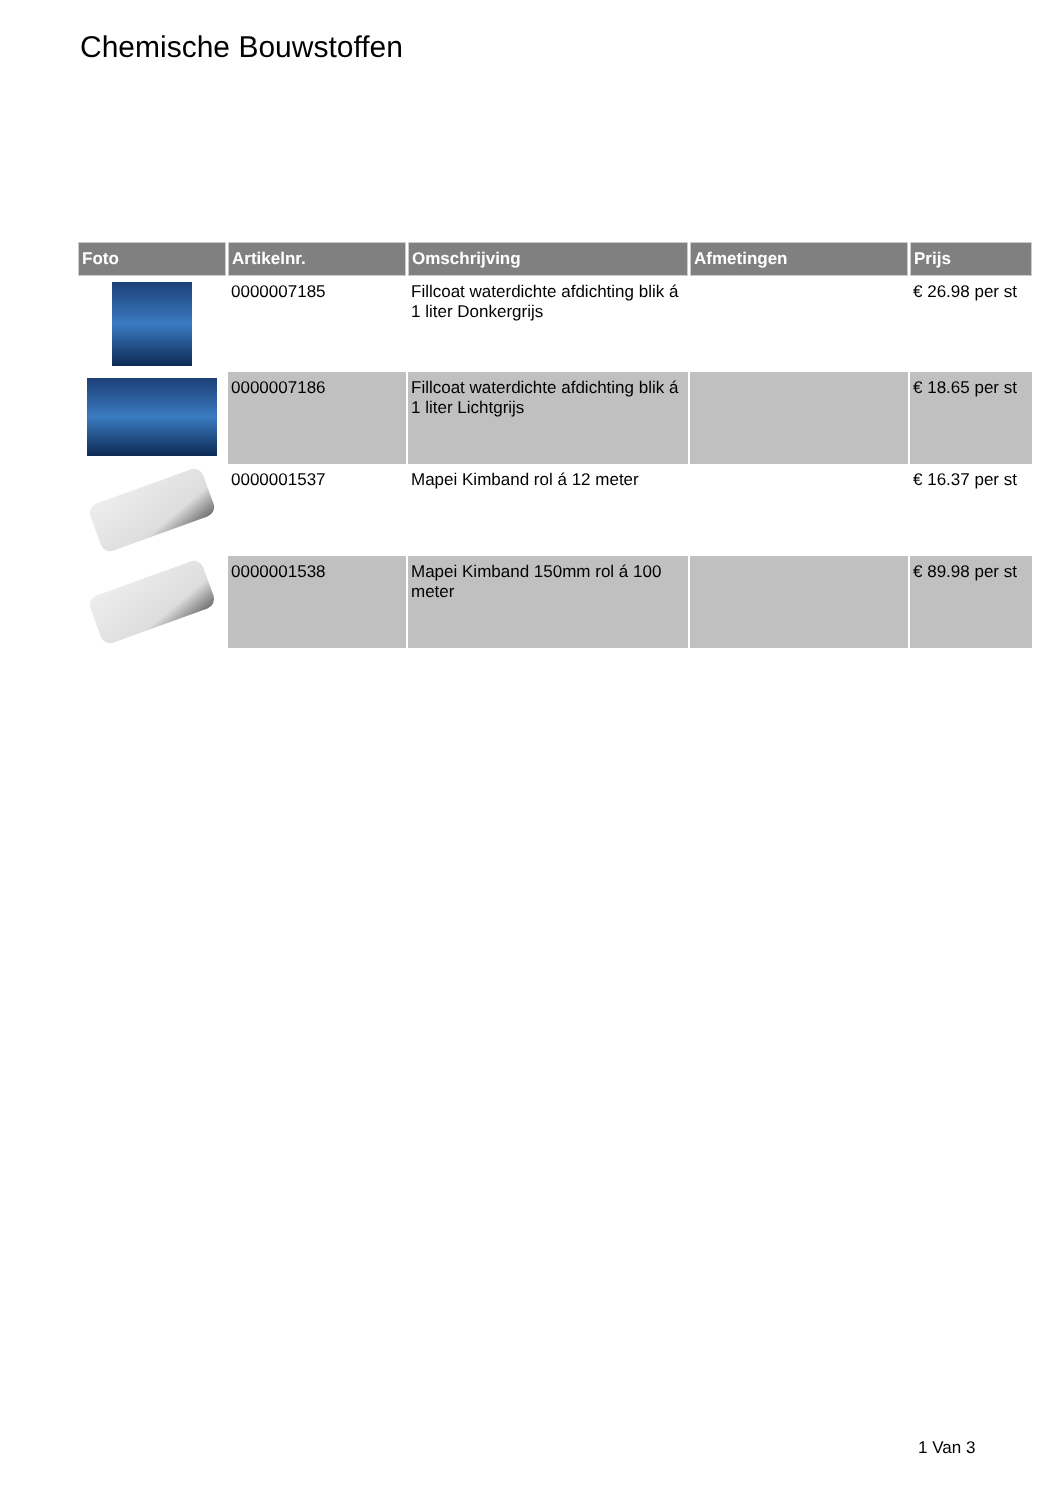Chemische Bouwstoffen
| Foto | Artikelnr. | Omschrijving | Afmetingen | Prijs |
| --- | --- | --- | --- | --- |
| | 0000007185 | Fillcoat waterdichte afdichting blik á 1 liter Donkergrijs | | € 26.98 per st |
| | 0000007186 | Fillcoat waterdichte afdichting blik á 1 liter Lichtgrijs | | € 18.65 per st |
| | 0000001537 | Mapei Kimband rol á 12 meter | | € 16.37 per st |
| | 0000001538 | Mapei Kimband 150mm rol á 100 meter | | € 89.98 per st |
1 Van 3